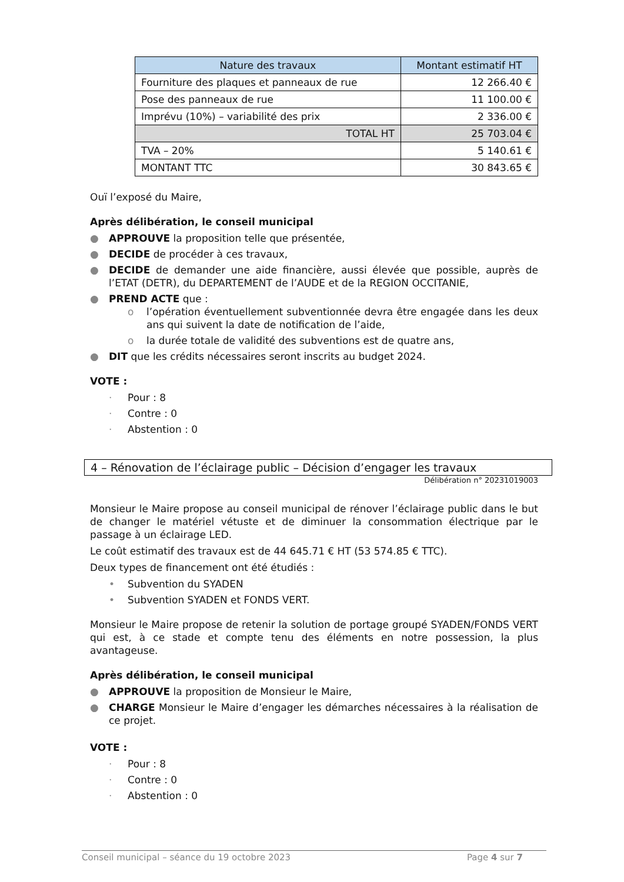| Nature des travaux | Montant estimatif HT |
| --- | --- |
| Fourniture des plaques et panneaux de rue | 12 266.40 € |
| Pose des panneaux de rue | 11 100.00 € |
| Imprévu (10%) – variabilité des prix | 2 336.00 € |
| TOTAL HT | 25 703.04 € |
| TVA – 20% | 5 140.61 € |
| MONTANT TTC | 30 843.65 € |
Ouï l’exposé du Maire,
Après délibération, le conseil municipal
● APPROUVE la proposition telle que présentée,
● DECIDE de procéder à ces travaux,
● DECIDE de demander une aide financière, aussi élevée que possible, auprès de l’ETAT (DETR), du DEPARTEMENT de l’AUDE et de la REGION OCCITANIE,
● PREND ACTE que :
o l’opération éventuellement subventionnée devra être engagée dans les deux ans qui suivent la date de notification de l’aide,
o la durée totale de validité des subventions est de quatre ans,
● DIT que les crédits nécessaires seront inscrits au budget 2024.
VOTE :
· Pour : 8
· Contre : 0
· Abstention : 0
4 – Rénovation de l’éclairage public – Décision d’engager les travaux
Délibération n° 20231019003
Monsieur le Maire propose au conseil municipal de rénover l’éclairage public dans le but de changer le matériel vétuste et de diminuer la consommation électrique par le passage à un éclairage LED.
Le coût estimatif des travaux est de 44 645.71 € HT (53 574.85 € TTC).
Deux types de financement ont été étudiés :
• Subvention du SYADEN
• Subvention SYADEN et FONDS VERT.
Monsieur le Maire propose de retenir la solution de portage groupé SYADEN/FONDS VERT qui est, à ce stade et compte tenu des éléments en notre possession, la plus avantageuse.
Après délibération, le conseil municipal
● APPROUVE la proposition de Monsieur le Maire,
● CHARGE Monsieur le Maire d’engager les démarches nécessaires à la réalisation de ce projet.
VOTE :
· Pour : 8
· Contre : 0
· Abstention : 0
Conseil municipal – séance du 19 octobre 2023 Page 4 sur 7